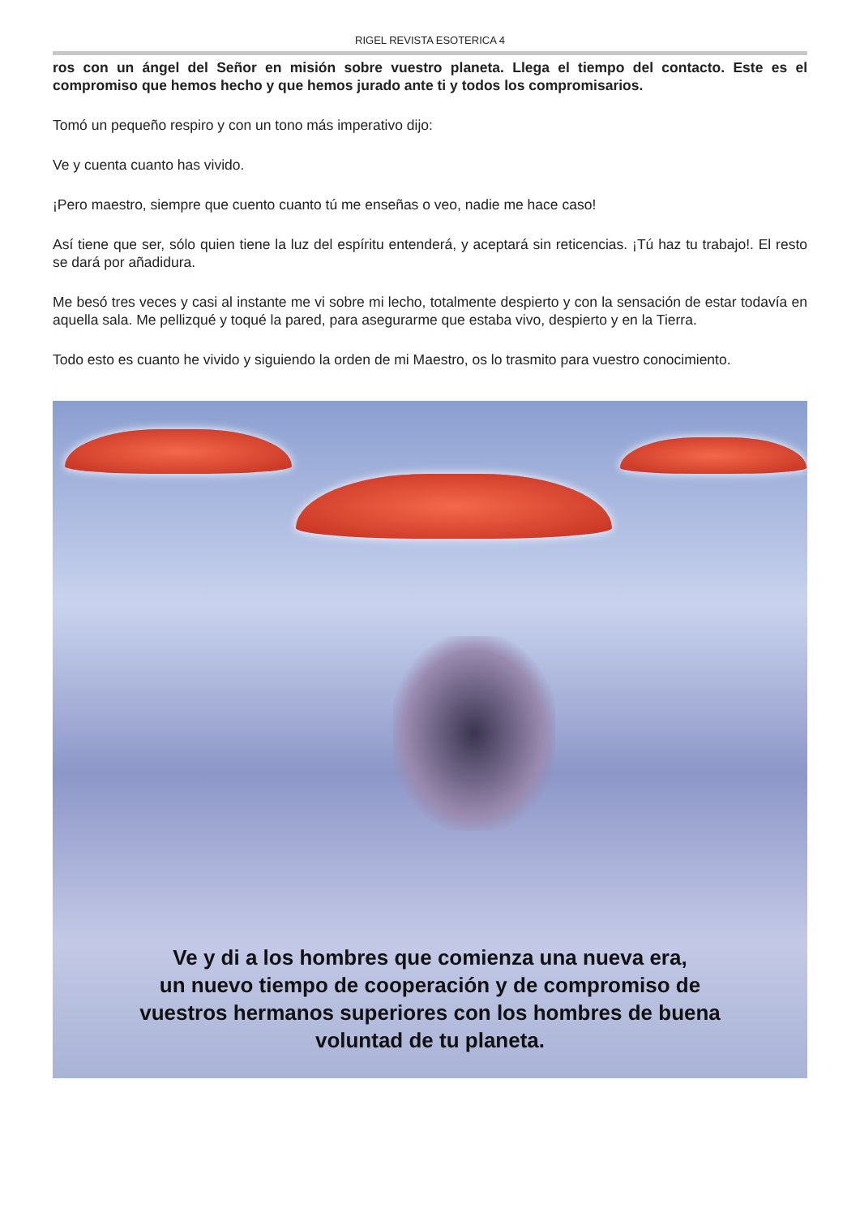RIGEL REVISTA ESOTERICA 4
ros con un ángel del Señor en misión sobre vuestro planeta. Llega el tiempo del contacto. Este es el compromiso que hemos hecho y que hemos jurado ante ti y todos los compromisarios.
Tomó un pequeño respiro y con un tono más imperativo dijo:
Ve y cuenta cuanto has vivido.
¡Pero maestro, siempre que cuento cuanto tú me enseñas o veo, nadie me hace caso!
Así tiene que ser, sólo quien tiene la luz del espíritu entenderá, y aceptará sin reticencias. ¡Tú haz tu trabajo!. El resto se dará por añadidura.
Me besó tres veces y casi al instante me vi sobre mi lecho, totalmente despierto y con la sensación de estar todavía en aquella sala. Me pellizqué y toqué la pared, para asegurarme que estaba vivo, despierto y en la Tierra.
Todo esto es cuanto he vivido y siguiendo la orden de mi Maestro, os lo trasmito para vuestro conocimiento.
Ve y di a los hombres que comienza una nueva era,
un nuevo tiempo de cooperación y de compromiso de
vuestros hermanos superiores con los hombres de buena
voluntad de tu planeta.